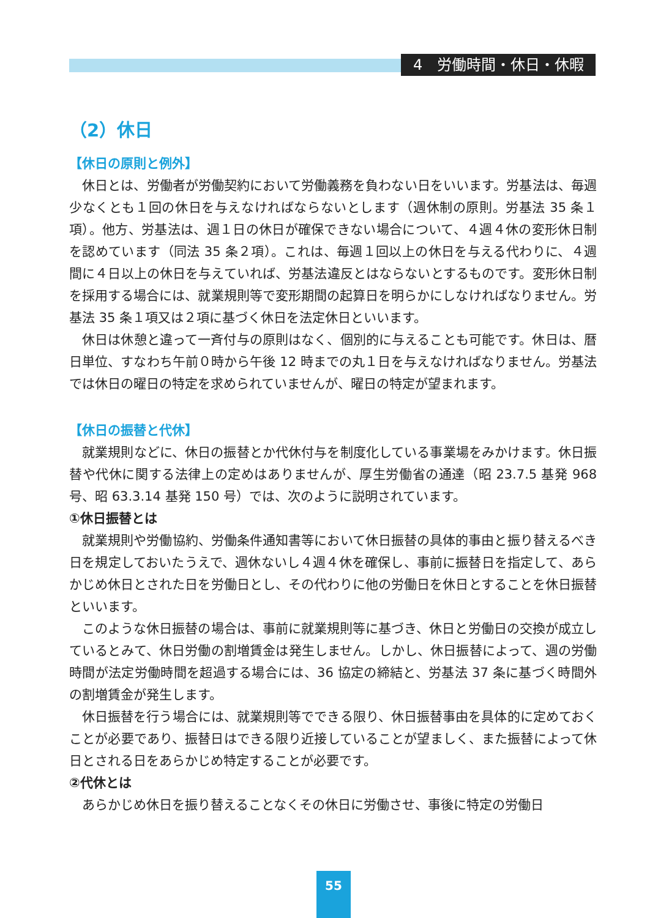4　労働時間・休日・休暇
（2）休日
【休日の原則と例外】
休日とは、労働者が労働契約において労働義務を負わない日をいいます。労基法は、毎週少なくとも１回の休日を与えなければならないとします（週休制の原則。労基法 35 条１項）。他方、労基法は、週１日の休日が確保できない場合について、４週４休の変形休日制を認めています（同法 35 条２項）。これは、毎週１回以上の休日を与える代わりに、４週間に４日以上の休日を与えていれば、労基法違反とはならないとするものです。変形休日制を採用する場合には、就業規則等で変形期間の起算日を明らかにしなければなりません。労基法 35 条１項又は２項に基づく休日を法定休日といいます。
休日は休憩と違って一斉付与の原則はなく、個別的に与えることも可能です。休日は、暦日単位、すなわち午前０時から午後 12 時までの丸１日を与えなければなりません。労基法では休日の曜日の特定を求められていませんが、曜日の特定が望まれます。
【休日の振替と代休】
就業規則などに、休日の振替とか代休付与を制度化している事業場をみかけます。休日振替や代休に関する法律上の定めはありませんが、厚生労働省の通達（昭 23.7.5 基発 968 号、昭 63.3.14 基発 150 号）では、次のように説明されています。
①休日振替とは
就業規則や労働協約、労働条件通知書等において休日振替の具体的事由と振り替えるべき日を規定しておいたうえで、週休ないし４週４休を確保し、事前に振替日を指定して、あらかじめ休日とされた日を労働日とし、その代わりに他の労働日を休日とすることを休日振替といいます。
このような休日振替の場合は、事前に就業規則等に基づき、休日と労働日の交換が成立しているとみて、休日労働の割増賃金は発生しません。しかし、休日振替によって、週の労働時間が法定労働時間を超過する場合には、36 協定の締結と、労基法 37 条に基づく時間外の割増賃金が発生します。
休日振替を行う場合には、就業規則等でできる限り、休日振替事由を具体的に定めておくことが必要であり、振替日はできる限り近接していることが望ましく、また振替によって休日とされる日をあらかじめ特定することが必要です。
②代休とは
あらかじめ休日を振り替えることなくその休日に労働させ、事後に特定の労働日
55